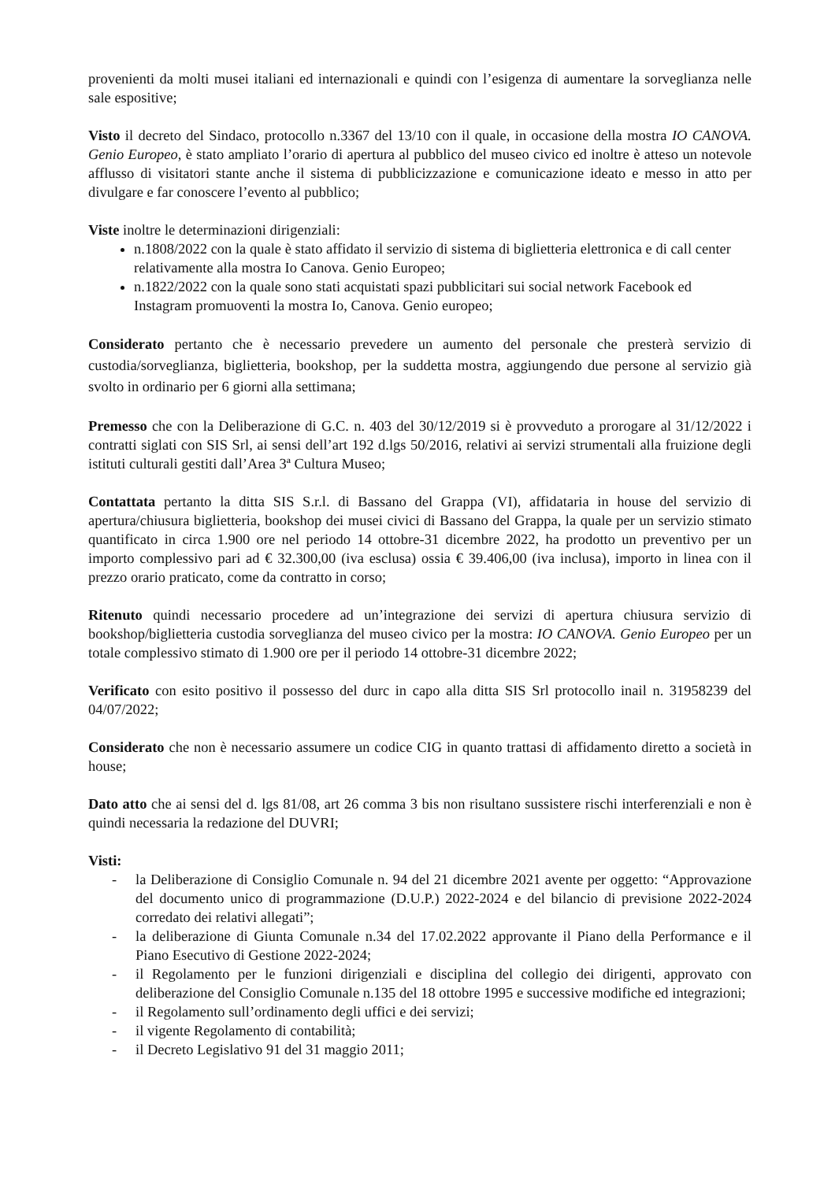provenienti da molti musei italiani ed internazionali e quindi con l’esigenza di aumentare la sorveglianza nelle sale espositive;
Visto il decreto del Sindaco, protocollo n.3367 del 13/10 con il quale, in occasione della mostra IO CANOVA. Genio Europeo, è stato ampliato l’orario di apertura al pubblico del museo civico ed inoltre è atteso un notevole afflusso di visitatori stante anche il sistema di pubblicizzazione e comunicazione ideato e messo in atto per divulgare e far conoscere l’evento al pubblico;
Viste inoltre le determinazioni dirigenziali:
n.1808/2022 con la quale è stato affidato il servizio di sistema di biglietteria elettronica e di call center relativamente alla mostra Io Canova. Genio Europeo;
n.1822/2022 con la quale sono stati acquistati spazi pubblicitari sui social network Facebook ed Instagram promuoventi la mostra Io, Canova. Genio europeo;
Considerato pertanto che è necessario prevedere un aumento del personale che presterà servizio di custodia/sorveglianza, biglietteria, bookshop, per la suddetta mostra, aggiungendo due persone al servizio già svolto in ordinario per 6 giorni alla settimana;
Premesso che con la Deliberazione di G.C. n. 403 del 30/12/2019 si è provveduto a prorogare al 31/12/2022 i contratti siglati con SIS Srl, ai sensi dell’art 192 d.lgs 50/2016, relativi ai servizi strumentali alla fruizione degli istituti culturali gestiti dall’Area 3ª Cultura Museo;
Contattata pertanto la ditta SIS S.r.l. di Bassano del Grappa (VI), affidataria in house del servizio di apertura/chiusura biglietteria, bookshop dei musei civici di Bassano del Grappa, la quale per un servizio stimato quantificato in circa 1.900 ore nel periodo 14 ottobre-31 dicembre 2022, ha prodotto un preventivo per un importo complessivo pari ad € 32.300,00 (iva esclusa) ossia € 39.406,00 (iva inclusa), importo in linea con il prezzo orario praticato, come da contratto in corso;
Ritenuto quindi necessario procedere ad un’integrazione dei servizi di apertura chiusura servizio di bookshop/biglietteria custodia sorveglianza del museo civico per la mostra: IO CANOVA. Genio Europeo per un totale complessivo stimato di 1.900 ore per il periodo 14 ottobre-31 dicembre 2022;
Verificato con esito positivo il possesso del durc in capo alla ditta SIS Srl protocollo inail n. 31958239 del 04/07/2022;
Considerato che non è necessario assumere un codice CIG in quanto trattasi di affidamento diretto a società in house;
Dato atto che ai sensi del d. lgs 81/08, art 26 comma 3 bis non risultano sussistere rischi interferenziali e non è quindi necessaria la redazione del DUVRI;
Visti:
- la Deliberazione di Consiglio Comunale n. 94 del 21 dicembre 2021 avente per oggetto: “Approvazione del documento unico di programmazione (D.U.P.) 2022-2024 e del bilancio di previsione 2022-2024 corredato dei relativi allegati”;
- la deliberazione di Giunta Comunale n.34 del 17.02.2022 approvante il Piano della Performance e il Piano Esecutivo di Gestione 2022-2024;
- il Regolamento per le funzioni dirigenziali e disciplina del collegio dei dirigenti, approvato con deliberazione del Consiglio Comunale n.135 del 18 ottobre 1995 e successive modifiche ed integrazioni;
- il Regolamento sull’ordinamento degli uffici e dei servizi;
- il vigente Regolamento di contabilità;
- il Decreto Legislativo 91 del 31 maggio 2011;